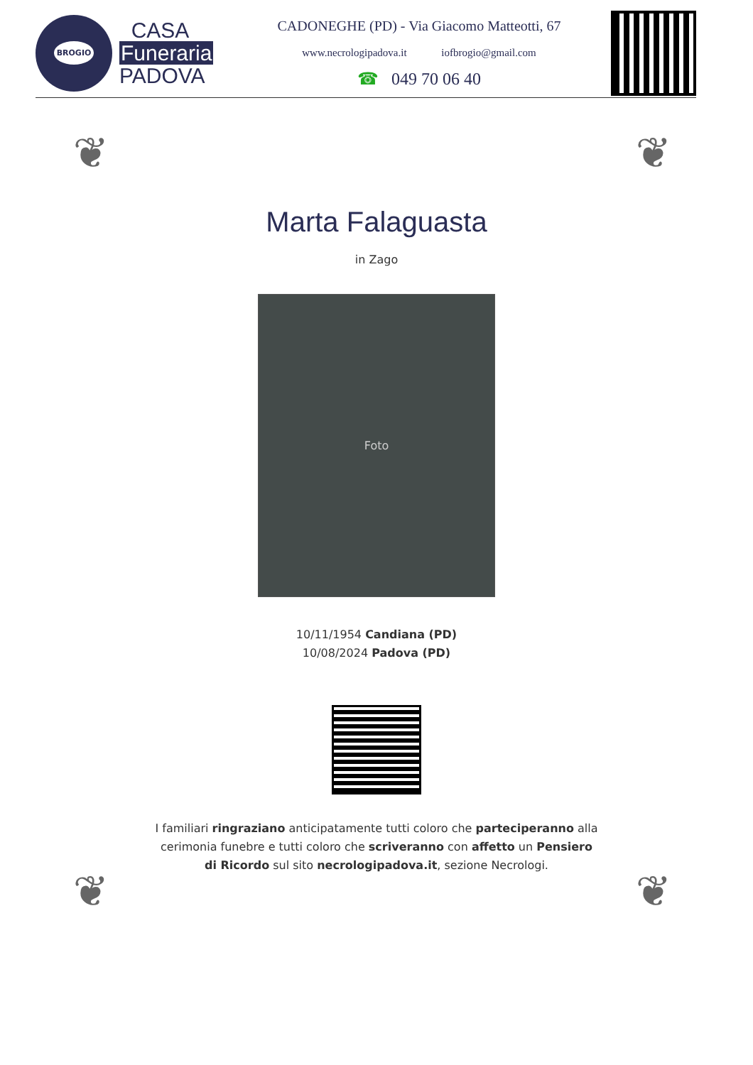BROGIO
CASA
Funeraria
PADOVA
CADONEGHE (PD) - Via Giacomo Matteotti, 67
www.necrologipadova.it iofbrogio@gmail.com
☎ 049 70 06 40
❦ ❦
Marta Falaguasta
in Zago
Foto
10/11/1954 Candiana (PD)
10/08/2024 Padova (PD)
I familiari ringraziano anticipatamente tutti coloro che parteciperanno alla cerimonia funebre e tutti coloro che scriveranno con affetto un Pensiero di Ricordo sul sito necrologipadova.it, sezione Necrologi.
❦ ❦